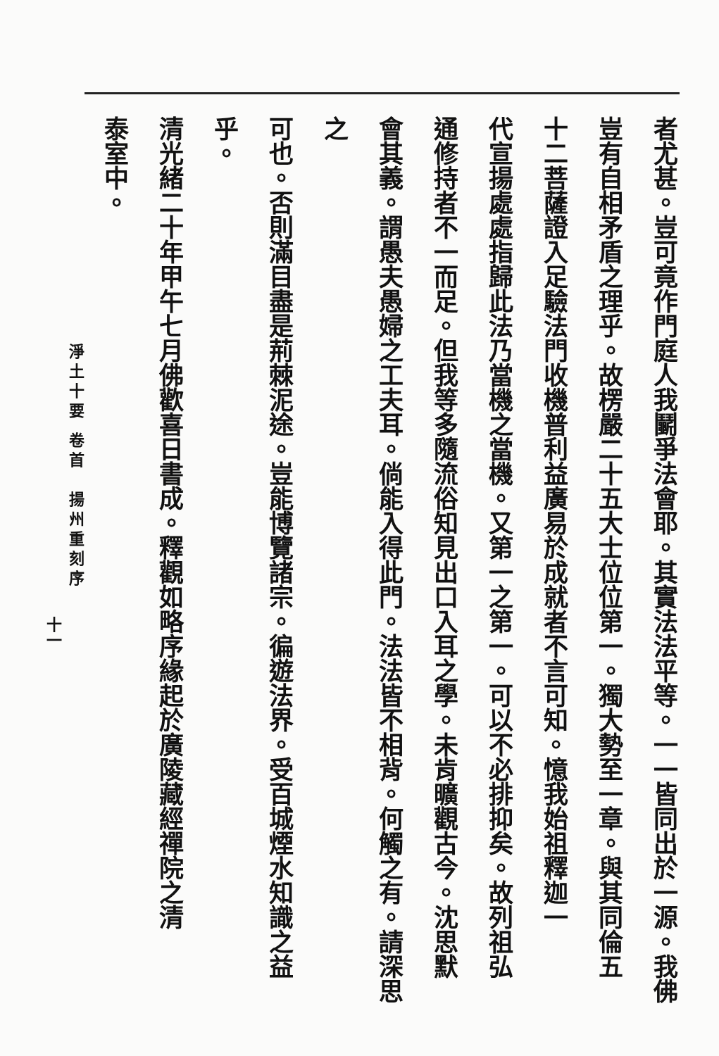者尤甚。豈可竟作門庭人我鬭爭法會耶。其實法法平等。一一皆同出於一源。我佛
豈有自相矛盾之理乎。故楞嚴二十五大士位位第一。獨大勢至一章。與其同倫五
十二菩薩證入足驗法門收機普利益廣易於成就者不言可知。憶我始祖釋迦一
代宣揚處處指歸此法乃當機之當機。又第一之第一。可以不必排抑矣。故列祖弘
通修持者不一而足。但我等多隨流俗知見出口入耳之學。未肯曠觀古今。沈思默
會其義。謂愚夫愚婦之工夫耳。倘能入得此門。法法皆不相背。何觸之有。請深思之
可也。否則滿目盡是荊棘泥途。豈能博覽諸宗。徧遊法界。受百城煙水知識之益乎。
清光緒二十年甲午七月佛歡喜日書成。釋觀如略序緣起於廣陵藏經禪院之清
泰室中。
淨土十要 卷首　揚州重刻序
十一